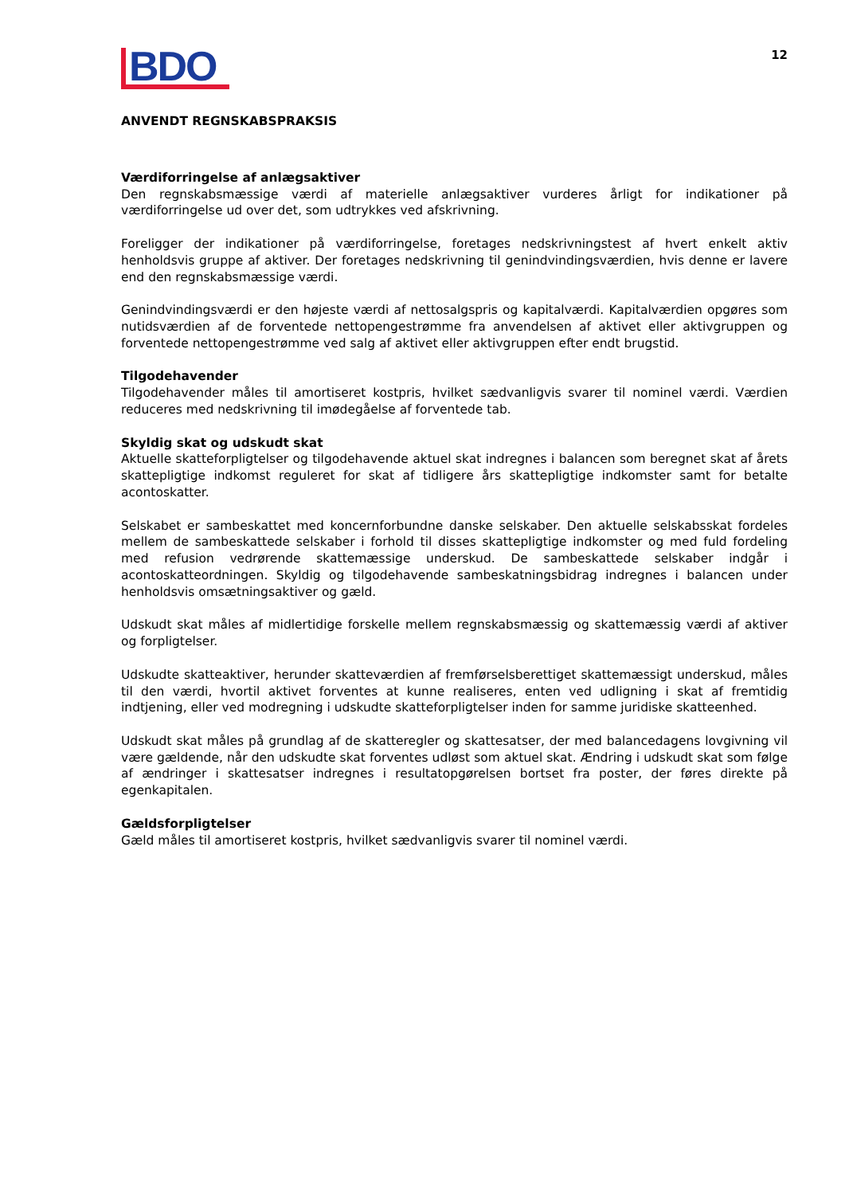BDO
12
ANVENDT REGNSKABSPRAKSIS
Værdiforringelse af anlægsaktiver
Den regnskabsmæssige værdi af materielle anlægsaktiver vurderes årligt for indikationer på værdiforringelse ud over det, som udtrykkes ved afskrivning.
Foreligger der indikationer på værdiforringelse, foretages nedskrivningstest af hvert enkelt aktiv henholdsvis gruppe af aktiver. Der foretages nedskrivning til genindvindingsværdien, hvis denne er lavere end den regnskabsmæssige værdi.
Genindvindingsværdi er den højeste værdi af nettosalgspris og kapitalværdi. Kapitalværdien opgøres som nutidsværdien af de forventede nettopengestrømme fra anvendelsen af aktivet eller aktivgruppen og forventede nettopengestrømme ved salg af aktivet eller aktivgruppen efter endt brugstid.
Tilgodehavender
Tilgodehavender måles til amortiseret kostpris, hvilket sædvanligvis svarer til nominel værdi. Værdien reduceres med nedskrivning til imødegåelse af forventede tab.
Skyldig skat og udskudt skat
Aktuelle skatteforpligtelser og tilgodehavende aktuel skat indregnes i balancen som beregnet skat af årets skattepligtige indkomst reguleret for skat af tidligere års skattepligtige indkomster samt for betalte acontoskatter.
Selskabet er sambeskattet med koncernforbundne danske selskaber. Den aktuelle selskabsskat fordeles mellem de sambeskattede selskaber i forhold til disses skattepligtige indkomster og med fuld fordeling med refusion vedrørende skattemæssige underskud. De sambeskattede selskaber indgår i acontoskatteordningen. Skyldig og tilgodehavende sambeskatningsbidrag indregnes i balancen under henholdsvis omsætningsaktiver og gæld.
Udskudt skat måles af midlertidige forskelle mellem regnskabsmæssig og skattemæssig værdi af aktiver og forpligtelser.
Udskudte skatteaktiver, herunder skatteværdien af fremførselsberettiget skattemæssigt underskud, måles til den værdi, hvortil aktivet forventes at kunne realiseres, enten ved udligning i skat af fremtidig indtjening, eller ved modregning i udskudte skatteforpligtelser inden for samme juridiske skatteenhed.
Udskudt skat måles på grundlag af de skatteregler og skattesatser, der med balancedagens lovgivning vil være gældende, når den udskudte skat forventes udløst som aktuel skat. Ændring i udskudt skat som følge af ændringer i skattesatser indregnes i resultatopgørelsen bortset fra poster, der føres direkte på egenkapitalen.
Gældsforpligtelser
Gæld måles til amortiseret kostpris, hvilket sædvanligvis svarer til nominel værdi.